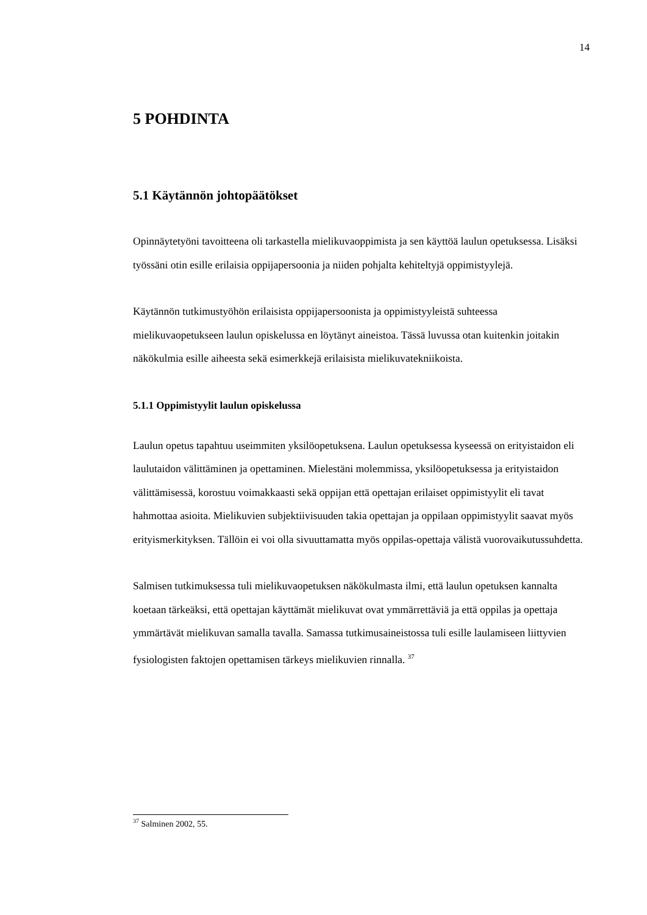14
5 POHDINTA
5.1 Käytännön johtopäätökset
Opinnäytetyöni tavoitteena oli tarkastella mielikuvaoppimista ja sen käyttöä laulun opetuksessa. Lisäksi työssäni otin esille erilaisia oppijapersoonia ja niiden pohjalta kehiteltyjä oppimistyylejä.
Käytännön tutkimustyöhön erilaisista oppijapersoonista ja oppimistyyleistä suhteessa mielikuvaopetukseen laulun opiskelussa en löytänyt aineistoa. Tässä luvussa otan kuitenkin joitakin näkökulmia esille aiheesta sekä esimerkkejä erilaisista mielikuvatekniikoista.
5.1.1 Oppimistyylit laulun opiskelussa
Laulun opetus tapahtuu useimmiten yksilöopetuksena. Laulun opetuksessa kyseessä on erityistaidon eli laulutaidon välittäminen ja opettaminen. Mielestäni molemmissa, yksilöopetuksessa ja erityistaidon välittämisessä, korostuu voimakkaasti sekä oppijan että opettajan erilaiset oppimistyylit eli tavat hahmottaa asioita. Mielikuvien subjektiivisuuden takia opettajan ja oppilaan oppimistyylit saavat myös erityismerkityksen. Tällöin ei voi olla sivuuttamatta myös oppilas-opettaja välistä vuorovaikutussuhdetta.
Salmisen tutkimuksessa tuli mielikuvaopetuksen näkökulmasta ilmi, että laulun opetuksen kannalta koetaan tärkeäksi, että opettajan käyttämät mielikuvat ovat ymmärrettäviä ja että oppilas ja opettaja ymmärtävät mielikuvan samalla tavalla. Samassa tutkimusaineistossa tuli esille laulamiseen liittyvien fysiologisten faktojen opettamisen tärkeys mielikuvien rinnalla. <sup>37</sup>
<sup>37</sup> Salminen 2002, 55.